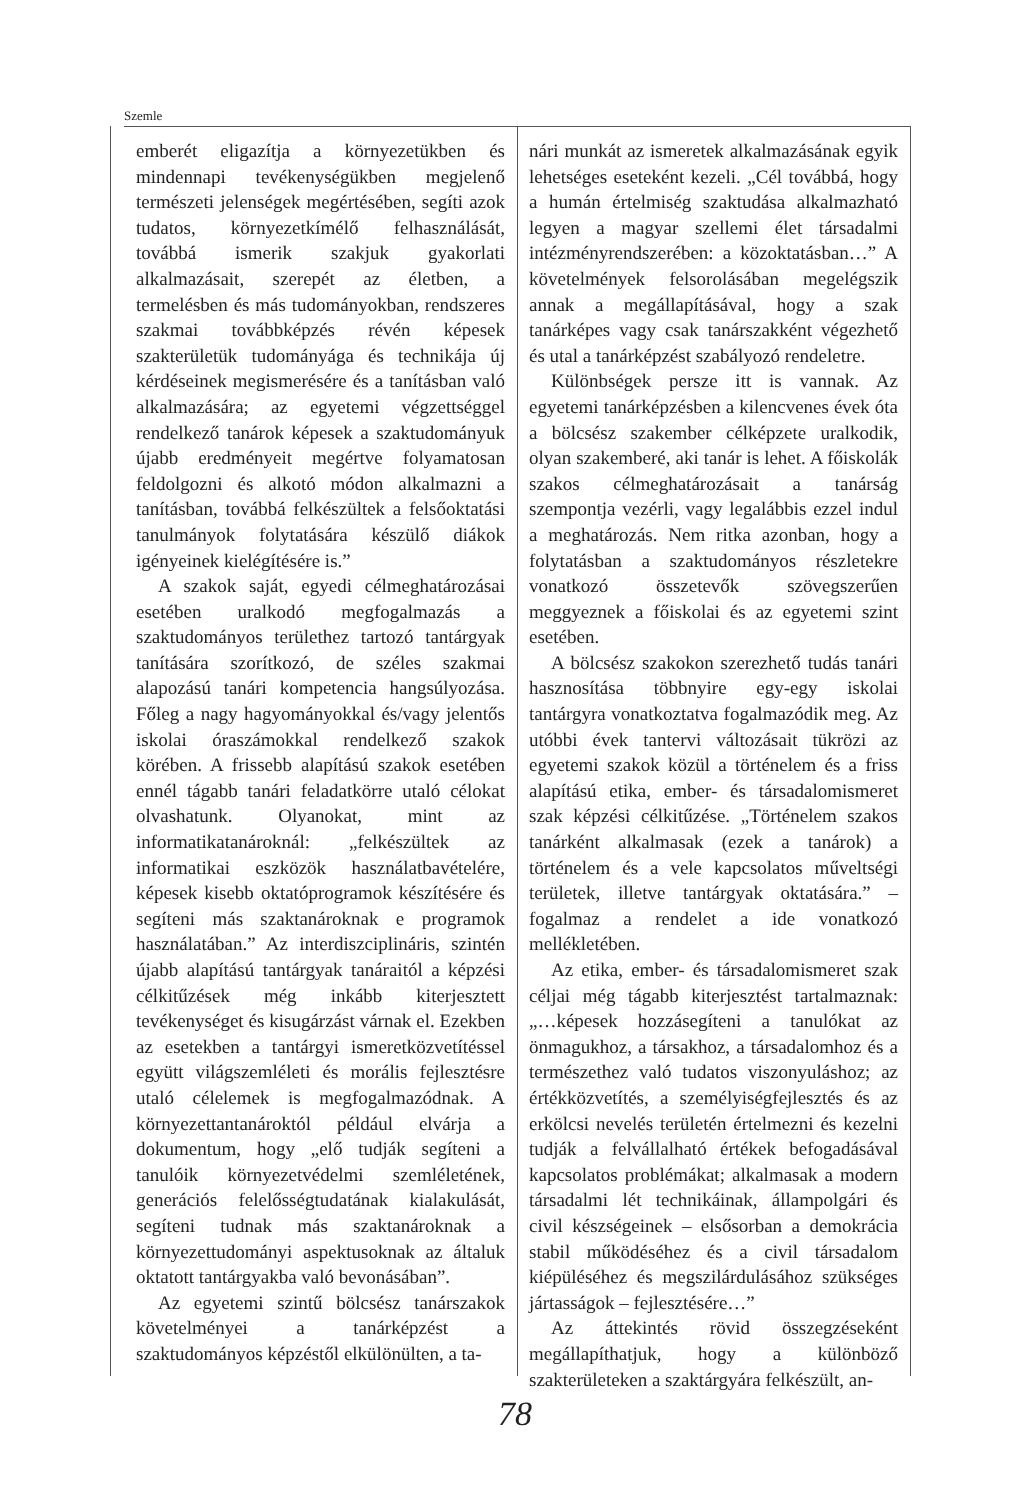Szemle
emberét eligazítja a környezetükben és mindennapi tevékenységükben megjelenő természeti jelenségek megértésében, segíti azok tudatos, környezetkímélő felhasználását, továbbá ismerik szakjuk gyakorlati alkalmazásait, szerepét az életben, a termelésben és más tudományokban, rendszeres szakmai továbbképzés révén képesek szakterületük tudományága és technikája új kérdéseinek megismerésére és a tanításban való alkalmazására; az egyetemi végzettséggel rendelkező tanárok képesek a szaktudományuk újabb eredményeit megértve folyamatosan feldolgozni és alkotó módon alkalmazni a tanításban, továbbá felkészültek a felsőoktatási tanulmányok folytatására készülő diákok igényeinek kielégítésére is.”
A szakok saját, egyedi célmeghatározásai esetében uralkodó megfogalmazás a szaktudományos területhez tartozó tantárgyak tanítására szorítkozó, de széles szakmai alapozású tanári kompetencia hangsúlyozása. Főleg a nagy hagyományokkal és/vagy jelentős iskolai óraszámokkal rendelkező szakok körében. A frissebb alapítású szakok esetében ennél tágabb tanári feladatkörre utaló célokat olvashatunk. Olyanokat, mint az informatikatanároknál: „felkészültek az informatikai eszközök használatbavételére, képesek kisebb oktatóprogramok készítésére és segíteni más szaktanároknak e programok használatában.” Az interdiszciplináris, szintén újabb alapítású tantárgyak tanáraitól a képzési célkitűzések még inkább kiterjesztett tevékenységet és kisugárzást várnak el. Ezekben az esetekben a tantárgyi ismeretközvetítéssel együtt világszemléleti és morális fejlesztésre utaló célelemek is megfogalmazódnak. A környezettantanároktól például elvárja a dokumentum, hogy „elő tudják segíteni a tanulóik környezetvédelmi szemléletének, generációs felelősségtudatának kialakulását, segíteni tudnak más szaktanároknak a környezettudományi aspektusoknak az általuk oktatott tantárgyakba való bevonásában”.
Az egyetemi szintű bölcsész tanárszakok követelményei a tanárképzést a szaktudományos képzéstől elkülönülten, a ta-
nári munkát az ismeretek alkalmazásának egyik lehetséges eseteként kezeli. „Cél továbbá, hogy a humán értelmiség szaktudása alkalmazható legyen a magyar szellemi élet társadalmi intézményrendszerében: a közoktatásban…” A követelmények felsorolásában megelégszik annak a megállapításával, hogy a szak tanárképes vagy csak tanárszakként végezhető és utal a tanárképzést szabályozó rendeletre.
Különbségek persze itt is vannak. Az egyetemi tanárképzésben a kilencvenes évek óta a bölcsész szakember célképzete uralkodik, olyan szakemberé, aki tanár is lehet. A főiskolák szakos célmeghatározásait a tanárság szempontja vezérli, vagy legalábbis ezzel indul a meghatározás. Nem ritka azonban, hogy a folytatásban a szaktudományos részletekre vonatkozó összetevők szövegszerűen meggyeznek a főiskolai és az egyetemi szint esetében.
A bölcsész szakokon szerezhető tudás tanári hasznosítása többnyire egy-egy iskolai tantárgyra vonatkoztatva fogalmazódik meg. Az utóbbi évek tantervi változásait tükrözi az egyetemi szakok közül a történelem és a friss alapítású etika, ember- és társadalomismeret szak képzési célkitűzése. „Történelem szakos tanárként alkalmasak (ezek a tanárok) a történelem és a vele kapcsolatos műveltségi területek, illetve tantárgyak oktatására.” – fogalmaz a rendelet a ide vonatkozó mellékletében.
Az etika, ember- és társadalomismeret szak céljai még tágabb kiterjesztést tartalmaznak: „…képesek hozzásegíteni a tanulókat az önmagukhoz, a társakhoz, a társadalomhoz és a természethez való tudatos viszonyuláshoz; az értékközvetítés, a személyiségfejlesztés és az erkölcsi nevelés területén értelmezni és kezelni tudják a felvállalható értékek befogadásával kapcsolatos problémákat; alkalmasak a modern társadalmi lét technikáinak, állampolgári és civil készségeinek – elsősorban a demokrácia stabil működéséhez és a civil társadalom kiépüléséhez és megszilárdulásához szükséges jártasságok – fejlesztésére…”
Az áttekintés rövid összegzéseként megállapíthatjuk, hogy a különböző szakterületeken a szaktárgyára felkészült, an-
78